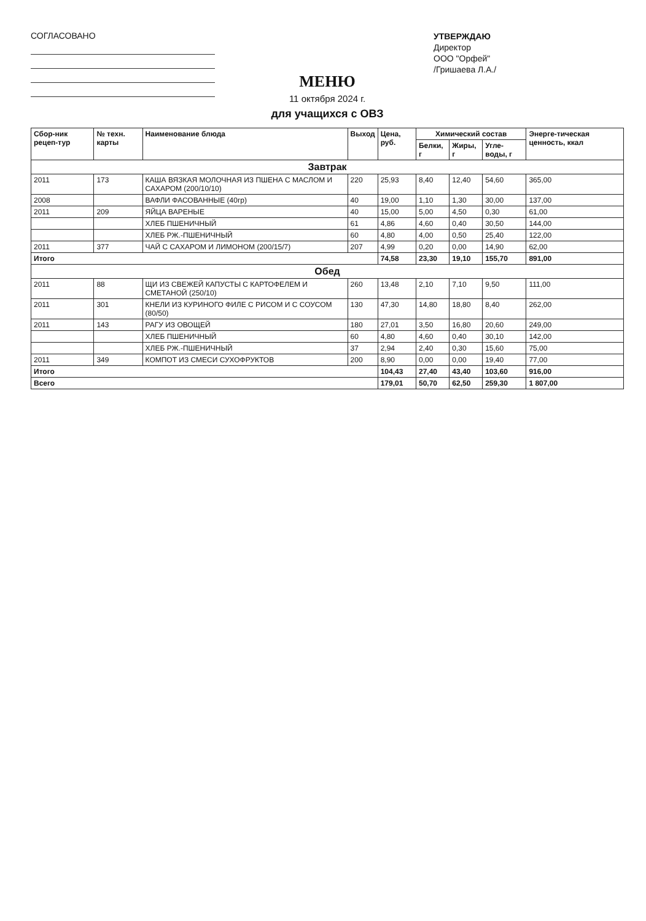СОГЛАСОВАНО
УТВЕРЖДАЮ
Директор
ООО "Орфей"
/Гришаева Л.А./
МЕНЮ
11 октября 2024 г.
для учащихся с ОВЗ
| Сбор-ник рецеп-тур | № техн. карты | Наименование блюда | Выход | Цена, руб. | Химический состав | | | Энерге-тическая ценность, ккал |
| --- | --- | --- | --- | --- | --- | --- | --- | --- |
| | | | | | Белки, г | Жиры, г | Угле-воды, г | |
| Завтрак | | | | | | | | |
| 2011 | 173 | КАША ВЯЗКАЯ МОЛОЧНАЯ ИЗ ПШЕНА С МАСЛОМ И САХАРОМ (200/10/10) | 220 | 25,93 | 8,40 | 12,40 | 54,60 | 365,00 |
| 2008 | | ВАФЛИ ФАСОВАННЫЕ (40гр) | 40 | 19,00 | 1,10 | 1,30 | 30,00 | 137,00 |
| 2011 | 209 | ЯЙЦА ВАРЕНЫЕ | 40 | 15,00 | 5,00 | 4,50 | 0,30 | 61,00 |
| | | ХЛЕБ ПШЕНИЧНЫЙ | 61 | 4,86 | 4,60 | 0,40 | 30,50 | 144,00 |
| | | ХЛЕБ РЖ.-ПШЕНИЧНЫЙ | 60 | 4,80 | 4,00 | 0,50 | 25,40 | 122,00 |
| 2011 | 377 | ЧАЙ С САХАРОМ И ЛИМОНОМ (200/15/7) | 207 | 4,99 | 0,20 | 0,00 | 14,90 | 62,00 |
| Итого | | | | 74,58 | 23,30 | 19,10 | 155,70 | 891,00 |
| Обед | | | | | | | | |
| 2011 | 88 | ЩИ ИЗ СВЕЖЕЙ КАПУСТЫ С КАРТОФЕЛЕМ И СМЕТАНОЙ (250/10) | 260 | 13,48 | 2,10 | 7,10 | 9,50 | 111,00 |
| 2011 | 301 | КНЕЛИ ИЗ КУРИНОГО ФИЛЕ С РИСОМ И С СОУСОМ (80/50) | 130 | 47,30 | 14,80 | 18,80 | 8,40 | 262,00 |
| 2011 | 143 | РАГУ ИЗ ОВОЩЕЙ | 180 | 27,01 | 3,50 | 16,80 | 20,60 | 249,00 |
| | | ХЛЕБ ПШЕНИЧНЫЙ | 60 | 4,80 | 4,60 | 0,40 | 30,10 | 142,00 |
| | | ХЛЕБ РЖ.-ПШЕНИЧНЫЙ | 37 | 2,94 | 2,40 | 0,30 | 15,60 | 75,00 |
| 2011 | 349 | КОМПОТ ИЗ СМЕСИ СУХОФРУКТОВ | 200 | 8,90 | 0,00 | 0,00 | 19,40 | 77,00 |
| Итого | | | | 104,43 | 27,40 | 43,40 | 103,60 | 916,00 |
| Всего | | | | 179,01 | 50,70 | 62,50 | 259,30 | 1 807,00 |